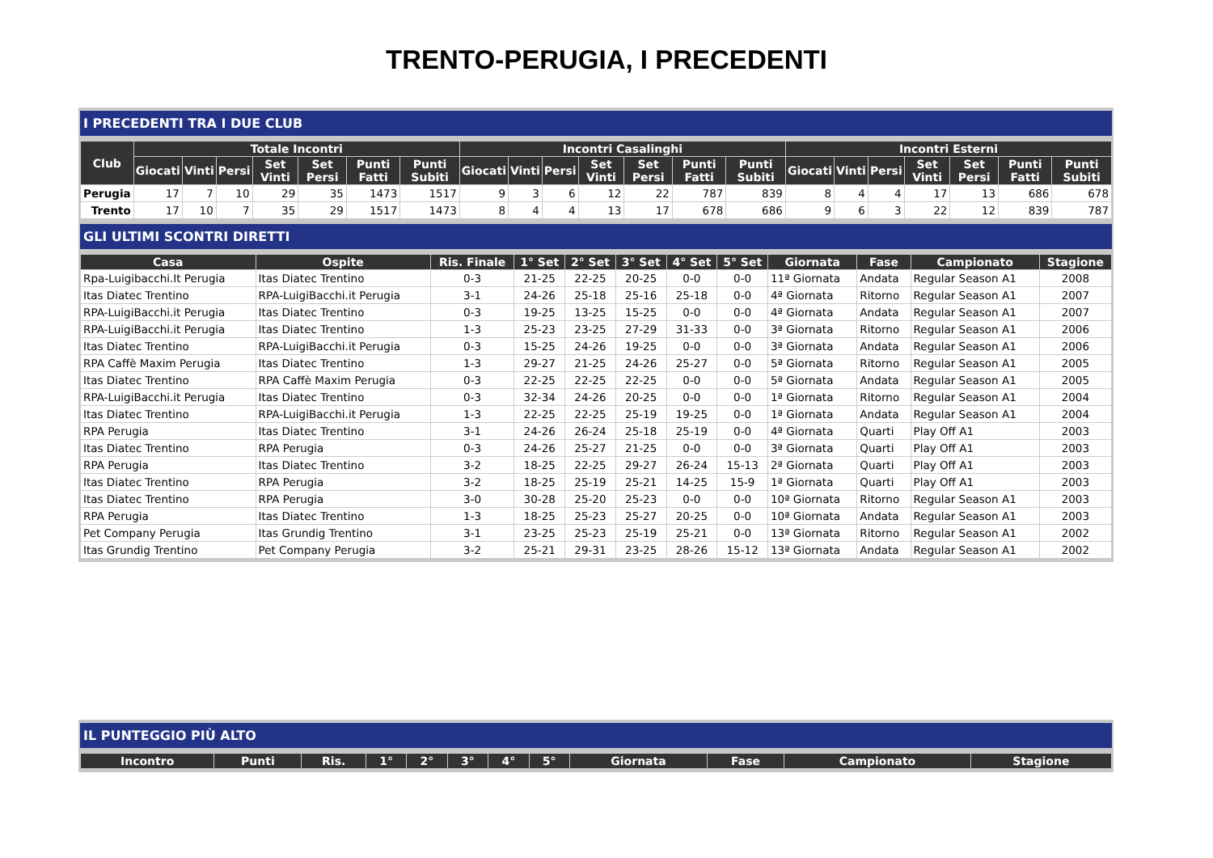TRENTO-PERUGIA, I PRECEDENTI
I PRECEDENTI TRA I DUE CLUB
| Club | Totale Incontri | | | | | | | Incontri Casalinghi | | | | | | | Incontri Esterni | | | | | | |
| --- | --- | --- | --- | --- | --- | --- | --- | --- | --- | --- | --- | --- | --- | --- | --- | --- | --- | --- | --- | --- | --- |
| | Giocati | Vinti | Persi | Set Vinti | Set Persi | Punti Fatti | Punti Subiti | Giocati | Vinti | Persi | Set Vinti | Set Persi | Punti Fatti | Punti Subiti | Giocati | Vinti | Persi | Set Vinti | Set Persi | Punti Fatti | Punti Subiti |
| Perugia | 17 | 7 | 10 | 29 | 35 | 1473 | 1517 | 9 | 3 | 6 | 12 | 22 | 787 | 839 | 8 | 4 | 4 | 17 | 13 | 686 | 678 |
| Trento | 17 | 10 | 7 | 35 | 29 | 1517 | 1473 | 8 | 4 | 4 | 13 | 17 | 678 | 686 | 9 | 6 | 3 | 22 | 12 | 839 | 787 |
GLI ULTIMI SCONTRI DIRETTI
| Casa | Ospite | Ris. Finale | 1° Set | 2° Set | 3° Set | 4° Set | 5° Set | Giornata | Fase | Campionato | Stagione |
| --- | --- | --- | --- | --- | --- | --- | --- | --- | --- | --- | --- |
| Rpa-Luigibacchi.It Perugia | Itas Diatec Trentino | 0-3 | 21-25 | 22-25 | 20-25 | 0-0 | 0-0 | 11ª Giornata | Andata | Regular Season A1 | 2008 |
| Itas Diatec Trentino | RPA-LuigiBacchi.it Perugia | 3-1 | 24-26 | 25-18 | 25-16 | 25-18 | 0-0 | 4ª Giornata | Ritorno | Regular Season A1 | 2007 |
| RPA-LuigiBacchi.it Perugia | Itas Diatec Trentino | 0-3 | 19-25 | 13-25 | 15-25 | 0-0 | 0-0 | 4ª Giornata | Andata | Regular Season A1 | 2007 |
| RPA-LuigiBacchi.it Perugia | Itas Diatec Trentino | 1-3 | 25-23 | 23-25 | 27-29 | 31-33 | 0-0 | 3ª Giornata | Ritorno | Regular Season A1 | 2006 |
| Itas Diatec Trentino | RPA-LuigiBacchi.it Perugia | 0-3 | 15-25 | 24-26 | 19-25 | 0-0 | 0-0 | 3ª Giornata | Andata | Regular Season A1 | 2006 |
| RPA Caffè Maxim Perugia | Itas Diatec Trentino | 1-3 | 29-27 | 21-25 | 24-26 | 25-27 | 0-0 | 5ª Giornata | Ritorno | Regular Season A1 | 2005 |
| Itas Diatec Trentino | RPA Caffè Maxim Perugia | 0-3 | 22-25 | 22-25 | 22-25 | 0-0 | 0-0 | 5ª Giornata | Andata | Regular Season A1 | 2005 |
| RPA-LuigiBacchi.it Perugia | Itas Diatec Trentino | 0-3 | 32-34 | 24-26 | 20-25 | 0-0 | 0-0 | 1ª Giornata | Ritorno | Regular Season A1 | 2004 |
| Itas Diatec Trentino | RPA-LuigiBacchi.it Perugia | 1-3 | 22-25 | 22-25 | 25-19 | 19-25 | 0-0 | 1ª Giornata | Andata | Regular Season A1 | 2004 |
| RPA Perugia | Itas Diatec Trentino | 3-1 | 24-26 | 26-24 | 25-18 | 25-19 | 0-0 | 4ª Giornata | Quarti | Play Off A1 | 2003 |
| Itas Diatec Trentino | RPA Perugia | 0-3 | 24-26 | 25-27 | 21-25 | 0-0 | 0-0 | 3ª Giornata | Quarti | Play Off A1 | 2003 |
| RPA Perugia | Itas Diatec Trentino | 3-2 | 18-25 | 22-25 | 29-27 | 26-24 | 15-13 | 2ª Giornata | Quarti | Play Off A1 | 2003 |
| Itas Diatec Trentino | RPA Perugia | 3-2 | 18-25 | 25-19 | 25-21 | 14-25 | 15-9 | 1ª Giornata | Quarti | Play Off A1 | 2003 |
| Itas Diatec Trentino | RPA Perugia | 3-0 | 30-28 | 25-20 | 25-23 | 0-0 | 0-0 | 10ª Giornata | Ritorno | Regular Season A1 | 2003 |
| RPA Perugia | Itas Diatec Trentino | 1-3 | 18-25 | 25-23 | 25-27 | 20-25 | 0-0 | 10ª Giornata | Andata | Regular Season A1 | 2003 |
| Pet Company Perugia | Itas Grundig Trentino | 3-1 | 23-25 | 25-23 | 25-19 | 25-21 | 0-0 | 13ª Giornata | Ritorno | Regular Season A1 | 2002 |
| Itas Grundig Trentino | Pet Company Perugia | 3-2 | 25-21 | 29-31 | 23-25 | 28-26 | 15-12 | 13ª Giornata | Andata | Regular Season A1 | 2002 |
IL PUNTEGGIO PIÙ ALTO
| Incontro | Punti | Ris. | 1° | 2° | 3° | 4° | 5° | Giornata | Fase | Campionato | Stagione |
| --- | --- | --- | --- | --- | --- | --- | --- | --- | --- | --- | --- |